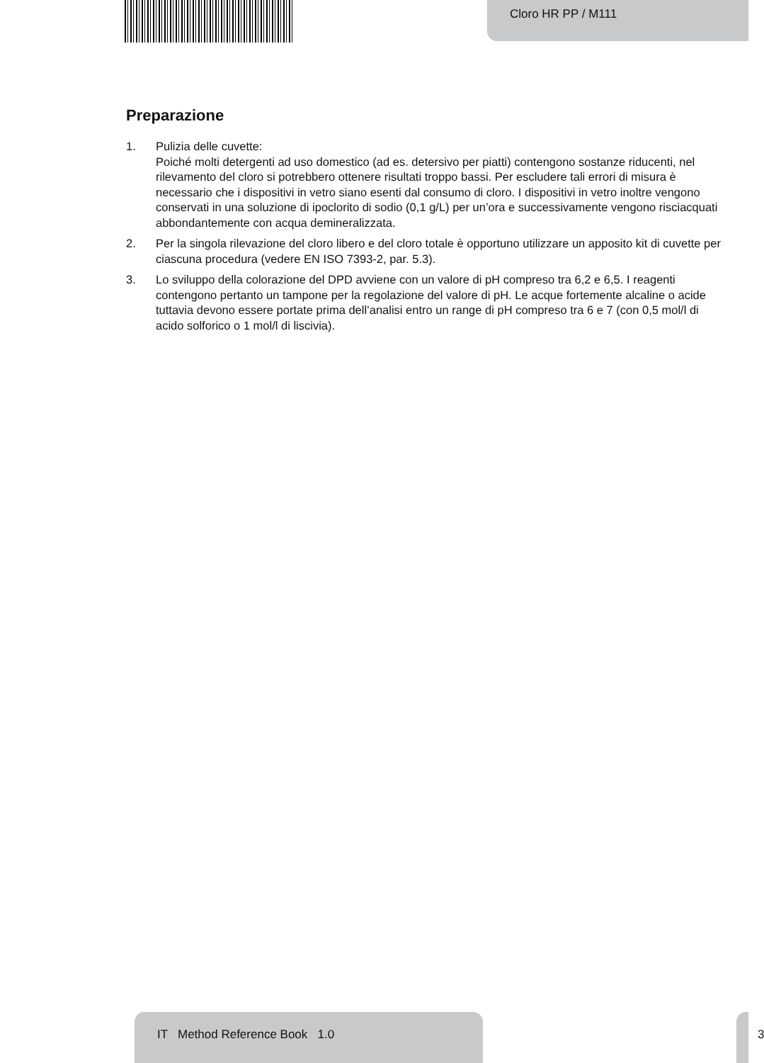Cloro HR PP / M111
Preparazione
1. Pulizia delle cuvette:
Poiché molti detergenti ad uso domestico (ad es. detersivo per piatti) contengono sostanze riducenti, nel rilevamento del cloro si potrebbero ottenere risultati troppo bassi. Per escludere tali errori di misura è necessario che i dispositivi in vetro siano esenti dal consumo di cloro. I dispositivi in vetro inoltre vengono conservati in una soluzione di ipoclorito di sodio (0,1 g/L) per un’ora e successivamente vengono risciacquati abbondantemente con acqua demineralizzata.
2. Per la singola rilevazione del cloro libero e del cloro totale è opportuno utilizzare un apposito kit di cuvette per ciascuna procedura (vedere EN ISO 7393-2, par. 5.3).
3. Lo sviluppo della colorazione del DPD avviene con un valore di pH compreso tra 6,2 e 6,5. I reagenti contengono pertanto un tampone per la regolazione del valore di pH. Le acque fortemente alcaline o acide tuttavia devono essere portate prima dell’analisi entro un range di pH compreso tra 6 e 7 (con 0,5 mol/l di acido solforico o 1 mol/l di liscivia).
IT Method Reference Book 1.0
3